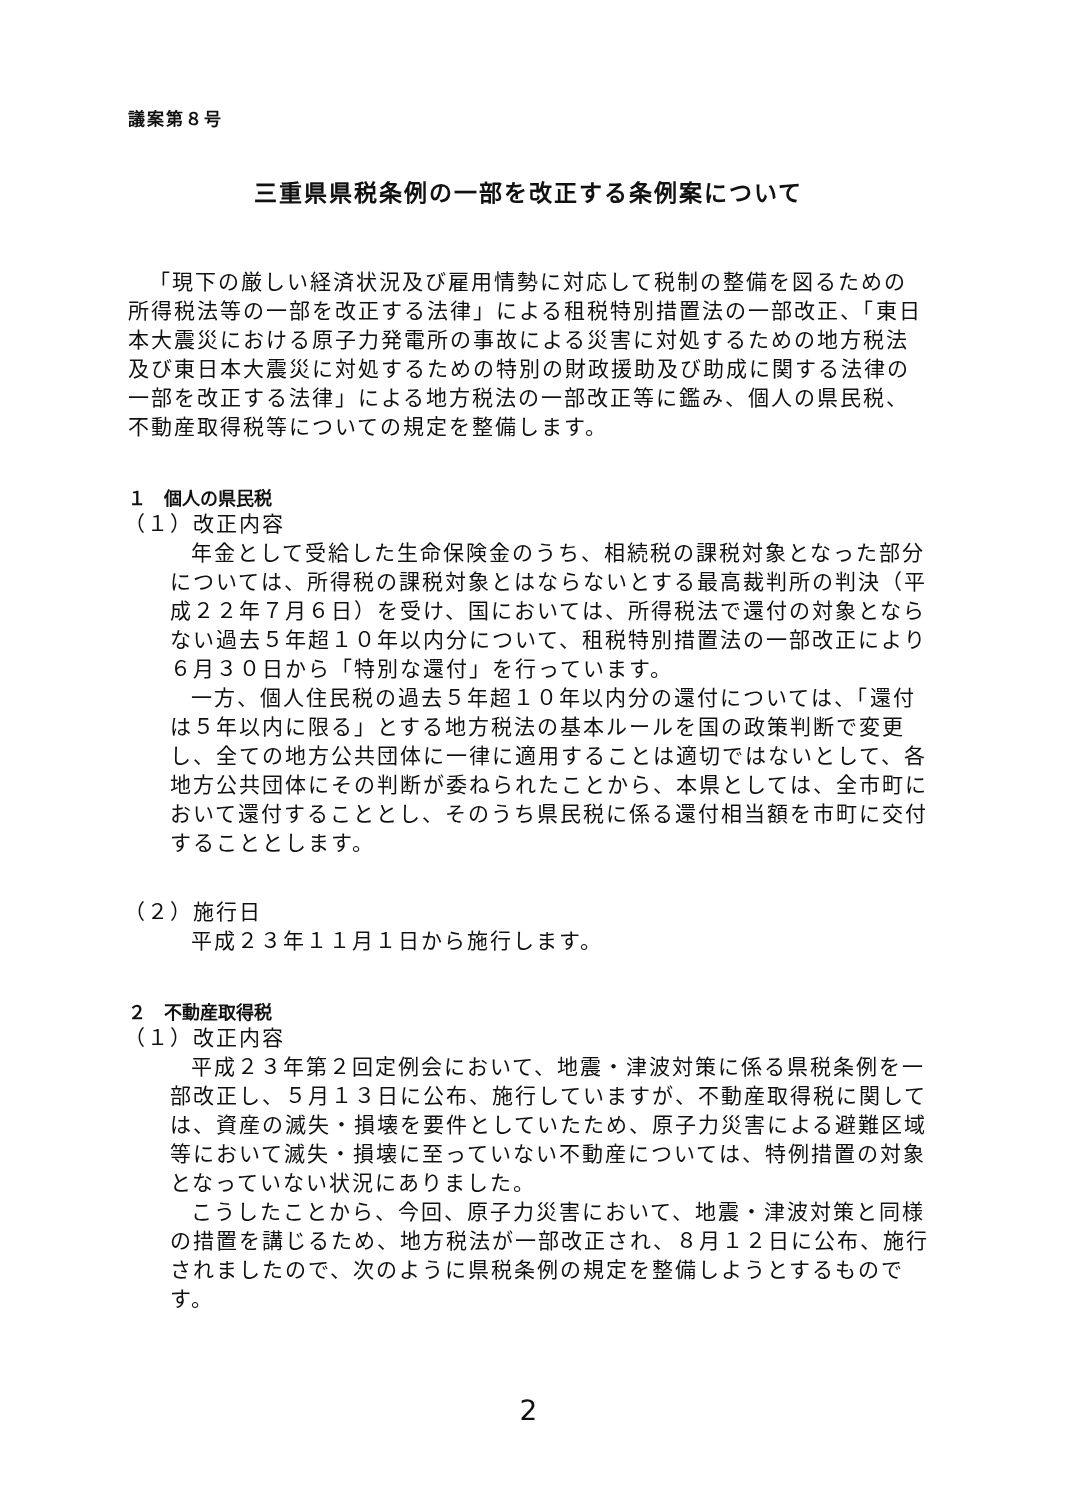議案第８号
三重県県税条例の一部を改正する条例案について
「現下の厳しい経済状況及び雇用情勢に対応して税制の整備を図るための所得税法等の一部を改正する法律」による租税特別措置法の一部改正、「東日本大震災における原子力発電所の事故による災害に対処するための地方税法及び東日本大震災に対処するための特別の財政援助及び助成に関する法律の一部を改正する法律」による地方税法の一部改正等に鑑み、個人の県民税、不動産取得税等についての規定を整備します。
１　個人の県民税
（１）改正内容
年金として受給した生命保険金のうち、相続税の課税対象となった部分については、所得税の課税対象とはならないとする最高裁判所の判決（平成２２年７月６日）を受け、国においては、所得税法で還付の対象とならない過去５年超１０年以内分について、租税特別措置法の一部改正により６月３０日から「特別な還付」を行っています。
一方、個人住民税の過去５年超１０年以内分の還付については、「還付は５年以内に限る」とする地方税法の基本ルールを国の政策判断で変更し、全ての地方公共団体に一律に適用することは適切ではないとして、各地方公共団体にその判断が委ねられたことから、本県としては、全市町において還付することとし、そのうち県民税に係る還付相当額を市町に交付することとします。
（２）施行日
平成２３年１１月１日から施行します。
２　不動産取得税
（１）改正内容
平成２３年第２回定例会において、地震・津波対策に係る県税条例を一部改正し、５月１３日に公布、施行していますが、不動産取得税に関しては、資産の滅失・損壊を要件としていたため、原子力災害による避難区域等において滅失・損壊に至っていない不動産については、特例措置の対象となっていない状況にありました。
こうしたことから、今回、原子力災害において、地震・津波対策と同様の措置を講じるため、地方税法が一部改正され、８月１２日に公布、施行されましたので、次のように県税条例の規定を整備しようとするものです。
2